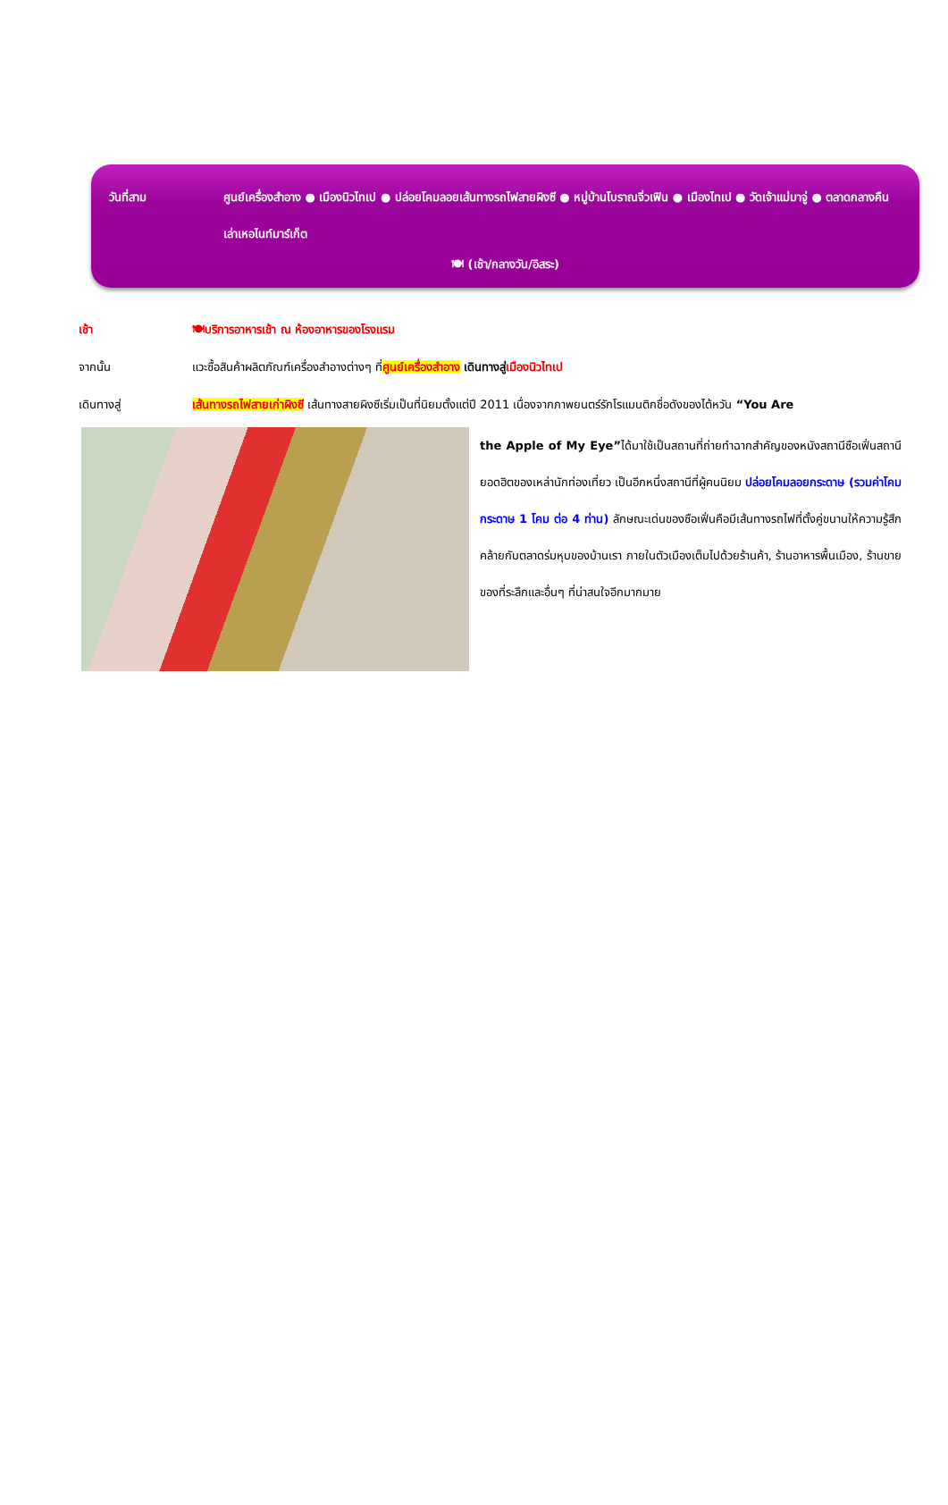วันที่สาม ศูนย์เครื่องสำอาง ● เมืองนิวไทเป ● ปล่อยโคมลอยเส้นทางรถไฟสายผิงซี ● หมู่บ้านโบราณจิ่วเฟิน ● เมืองไทเป ● วัดเจ้าแม่มาจู่ ● ตลาดกลางคืนเล่าเหอไนท์มาร์เก็ต
🍽 (เช้า/กลางวัน/อิสระ)
เช้า 🍽บริการอาหารเช้า ณ ห้องอาหารของโรงแรม
จากนั้น แวะซื้อสินค้าผลิตภัณฑ์เครื่องสำอางต่างๆ ที่ศูนย์เครื่องสำอาง เดินทางสู่เมืองนิวไทเป
เดินทางสู่ เส้นทางรถไฟสายเก่าผิงซี เส้นทางสายผิงซีเริ่มเป็นที่นิยมตั้งแต่ปี 2011 เนื่องจากภาพยนตร์รักโรแมนติกชื่อดังของไต้หวัน “You Are
the Apple of My Eye”ได้มาใช้เป็นสถานที่ถ่ายทำฉากสำคัญของหนังสถานีซือเฟิ่นสถานียอดฮิตของเหล่านักท่องเที่ยว เป็นอีกหนึ่งสถานีที่ผู้คนนิยม ปล่อยโคมลอยกระดาษ (รวมค่าโคมกระดาษ 1 โคม ต่อ 4 ท่าน) ลักษณะเด่นของซือเฟิ่นคือมีเส้นทางรถไฟที่ตั้งคู่ขนานให้ความรู้สึกคล้ายกับตลาดร่มหุบของบ้านเรา ภายในตัวเมืองเต็มไปด้วยร้านค้า, ร้านอาหารพื้นเมือง, ร้านขายของที่ระลึกและอื่นๆ ที่น่าสนใจอีกมากมาย